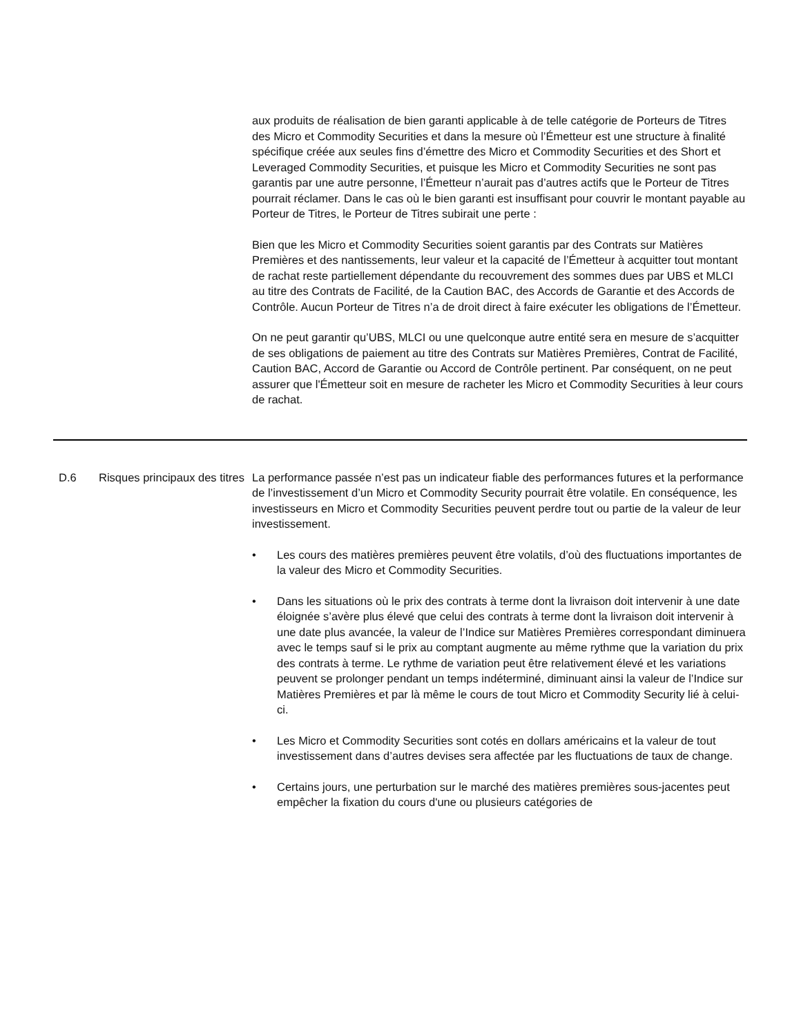| | | aux produits de réalisation de bien garanti applicable à de telle catégorie de Porteurs de Titres des Micro et Commodity Securities et dans la mesure où l’Émetteur est une structure à finalité spécifique créée aux seules fins d’émettre des Micro et Commodity Securities et des Short et Leveraged Commodity Securities, et puisque les Micro et Commodity Securities ne sont pas garantis par une autre personne, l’Émetteur n’aurait pas d’autres actifs que le Porteur de Titres pourrait réclamer. Dans le cas où le bien garanti est insuffisant pour couvrir le montant payable au Porteur de Titres, le Porteur de Titres subirait une perte : Bien que les Micro et Commodity Securities soient garantis par des Contrats sur Matières Premières et des nantissements, leur valeur et la capacité de l’Émetteur à acquitter tout montant de rachat reste partiellement dépendante du recouvrement des sommes dues par UBS et MLCI au titre des Contrats de Facilité, de la Caution BAC, des Accords de Garantie et des Accords de Contrôle. Aucun Porteur de Titres n’a de droit direct à faire exécuter les obligations de l’Émetteur. On ne peut garantir qu’UBS, MLCI ou une quelconque autre entité sera en mesure de s’acquitter de ses obligations de paiement au titre des Contrats sur Matières Premières, Contrat de Facilité, Caution BAC, Accord de Garantie ou Accord de Contrôle pertinent. Par conséquent, on ne peut assurer que l'Émetteur soit en mesure de racheter les Micro et Commodity Securities à leur cours de rachat. |
| D.6 | Risques principaux des titres | La performance passée n’est pas un indicateur fiable des performances futures et la performance de l’investissement d’un Micro et Commodity Security pourrait être volatile. En conséquence, les investisseurs en Micro et Commodity Securities peuvent perdre tout ou partie de la valeur de leur investissement. • Les cours des matières premières peuvent être volatils, d’où des fluctuations importantes de la valeur des Micro et Commodity Securities. • Dans les situations où le prix des contrats à terme dont la livraison doit intervenir à une date éloignée s’avère plus élevé que celui des contrats à terme dont la livraison doit intervenir à une date plus avancée, la valeur de l’Indice sur Matières Premières correspondant diminuera avec le temps sauf si le prix au comptant augmente au même rythme que la variation du prix des contrats à terme. Le rythme de variation peut être relativement élevé et les variations peuvent se prolonger pendant un temps indéterminé, diminuant ainsi la valeur de l’Indice sur Matières Premières et par là même le cours de tout Micro et Commodity Security lié à celui-ci. • Les Micro et Commodity Securities sont cotés en dollars américains et la valeur de tout investissement dans d’autres devises sera affectée par les fluctuations de taux de change. • Certains jours, une perturbation sur le marché des matières premières sous-jacentes peut empêcher la fixation du cours d'une ou plusieurs catégories de |